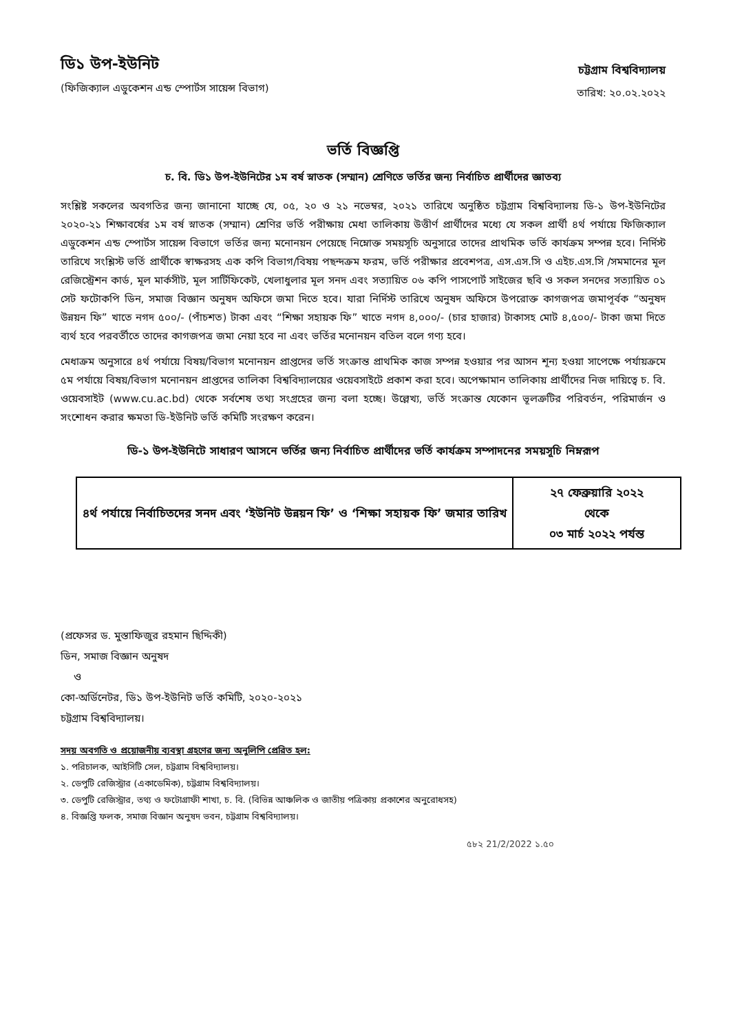ডি১ উপ-ইউনিট
(ফিজিক্যাল এডুকেশন এন্ড স্পোর্টস সায়েন্স বিভাগ)
চট্টগ্রাম বিশ্ববিদ্যালয়
তারিখ: ২০.০২.২০২২
ভর্তি বিজ্ঞপ্তি
চ. বি. ডি১ উপ-ইউনিটের ১ম বর্ষ স্নাতক (সম্মান) শ্রেণিতে ভর্তির জন্য নির্বাচিত প্রার্থীদের জ্ঞাতব্য
সংশ্লিষ্ট সকলের অবগতির জন্য জানানো যাচ্ছে যে, ০৫, ২০ ও ২১ নভেম্বর, ২০২১ তারিখে অনুষ্ঠিত চট্টগ্রাম বিশ্ববিদ্যালয় ডি-১ উপ-ইউনিটের ২০২০-২১ শিক্ষাবর্ষের ১ম বর্ষ স্নাতক (সম্মান) শ্রেণির ভর্তি পরীক্ষায় মেধা তালিকায় উত্তীর্ণ প্রার্থীদের মধ্যে যে সকল প্রার্থী ৪র্থ পর্যায়ে ফিজিক্যাল এডুকেশন এন্ড স্পোর্টস সায়েন্স বিভাগে ভর্তির জন্য মনোনয়ন পেয়েছে নিম্নোক্ত সময়সূচি অনুসারে তাদের প্রাথমিক ভর্তি কার্যক্রম সম্পন্ন হবে। নির্দিস্ট তারিখে সংশ্লিস্ট ভর্তি প্রার্থীকে স্বাক্ষরসহ এক কপি বিভাগ/বিষয় পছন্দক্রম ফরম, ভর্তি পরীক্ষার প্রবেশপত্র, এস.এস.সি ও এইচ.এস.সি /সমমানের মূল রেজিস্ট্রেশন কার্ড, মূল মার্কসীট, মূল সার্টিফিকেট, খেলাধুলার মূল সনদ এবং সত্যায়িত ০৬ কপি পাসপোর্ট সাইজের ছবি ও সকল সনদের সত্যায়িত ০১ সেট ফটোকপি ডিন, সমাজ বিজ্ঞান অনুষদ অফিসে জমা দিতে হবে। যারা নির্দিস্ট তারিখে অনুষদ অফিসে উপরোক্ত কাগজপত্র জমাপূর্বক “অনুষদ উন্নয়ন ফি” খাতে নগদ ৫০০/- (পাঁচশত) টাকা এবং “শিক্ষা সহায়ক ফি” খাতে নগদ ৪,০০০/- (চার হাজার) টাকাসহ মোট ৪,৫০০/- টাকা জমা দিতে ব্যর্থ হবে পরবর্তীতে তাদের কাগজপত্র জমা নেয়া হবে না এবং ভর্তির মনোনয়ন বতিল বলে গণ্য হবে।
মেধাক্রম অনুসারে ৪র্থ পর্যায়ে বিষয়/বিভাগ মনোনয়ন প্রাপ্তদের ভর্তি সংক্রান্ত প্রাথমিক কাজ সম্পন্ন হওয়ার পর আসন শূন্য হওয়া সাপেক্ষে পর্যায়ক্রমে ৫ম পর্যায়ে বিষয়/বিভাগ মনোনয়ন প্রাপ্তদের তালিকা বিশ্ববিদ্যালয়ের ওয়েবসাইটে প্রকাশ করা হবে। অপেক্ষামান তালিকায় প্রার্থীদের নিজ দায়িত্বে চ. বি. ওয়েবসাইট (www.cu.ac.bd) থেকে সর্বশেষ তথ্য সংগ্রহের জন্য বলা হচ্ছে। উল্লেখ্য, ভর্তি সংক্রান্ত যেকোন ভূলত্রুটির পরিবর্তন, পরিমার্জন ও সংশোধন করার ক্ষমতা ডি-ইউনিট ভর্তি কমিটি সংরক্ষণ করেন।
ডি-১ উপ-ইউনিটে সাধারণ আসনে ভর্তির জন্য নির্বাচিত প্রার্থীদের ভর্তি কার্যক্রম সম্পাদনের সময়সূচি নিম্নরূপ
| ৪র্থ পর্যায়ে নির্বাচিতদের সনদ এবং ‘ইউনিট উন্নয়ন ফি’ ও ‘শিক্ষা সহায়ক ফি’ জমার তারিখ | ২৭ ফেব্রুয়ারি ২০২২ থেকে ০৩ মার্চ ২০২২ পর্যন্ত |
(প্রফেসর ড. মুস্তাফিজুর রহমান ছিদ্দিকী)
ডিন, সমাজ বিজ্ঞান অনুষদ
ও
কো-অর্ডিনেটর, ডি১ উপ-ইউনিট ভর্তি কমিটি, ২০২০-২০২১
চট্টগ্রাম বিশ্ববিদ্যালয়।
সদয় অবগতি ও প্রয়োজনীয় ব্যবস্থা গ্রহণের জন্য অনুলিপি প্রেরিত হল:
১. পরিচালক, আইসিটি সেল, চট্টগ্রাম বিশ্ববিদ্যালয়।
২. ডেপুটি রেজিস্ট্রার (একাডেমিক), চট্টগ্রাম বিশ্ববিদ্যালয়।
৩. ডেপুটি রেজিস্ট্রার, তথ্য ও ফটোগ্রাফী শাখা, চ. বি. (বিভিন্ন আঞ্চলিক ও জাতীয় পত্রিকায় প্রকাশের অনুরোধসহ)
৪. বিজ্ঞপ্তি ফলক, সমাজ বিজ্ঞান অনুষদ ভবন, চট্টগ্রাম বিশ্ববিদ্যালয়।
৫৮২ 21/2/2022 ১.৫০